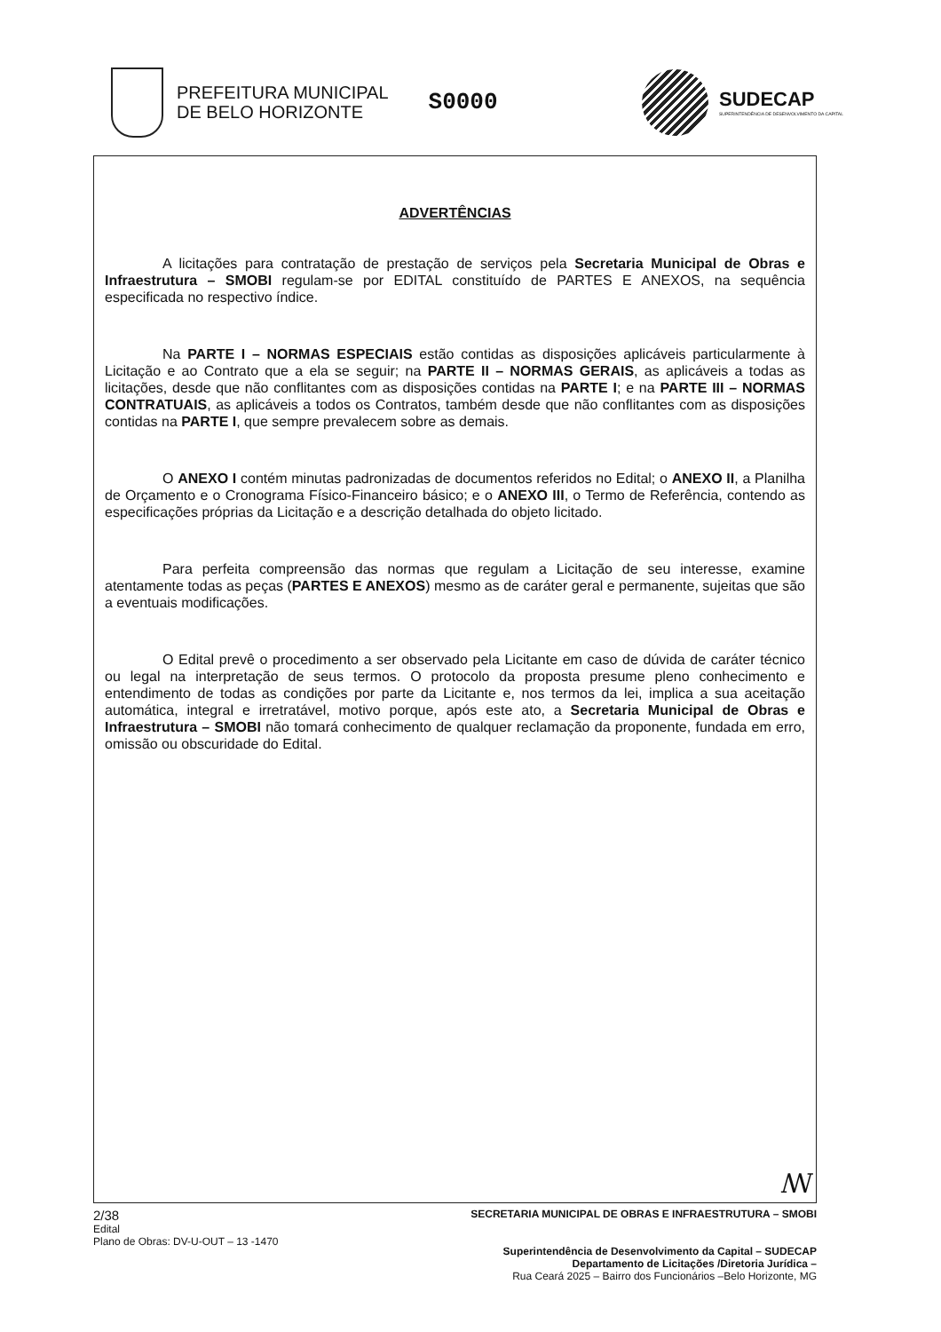PREFEITURA MUNICIPAL
DE BELO HORIZONTE
S0000
SUDECAP
SUPERINTENDÊNCIA DE DESENVOLVIMENTO DA CAPITAL
ADVERTÊNCIAS
A licitações para contratação de prestação de serviços pela Secretaria Municipal de Obras e Infraestrutura – SMOBI regulam-se por EDITAL constituído de PARTES E ANEXOS, na sequência especificada no respectivo índice.
Na PARTE I – NORMAS ESPECIAIS estão contidas as disposições aplicáveis particularmente à Licitação e ao Contrato que a ela se seguir; na PARTE II – NORMAS GERAIS, as aplicáveis a todas as licitações, desde que não conflitantes com as disposições contidas na PARTE I; e na PARTE III – NORMAS CONTRATUAIS, as aplicáveis a todos os Contratos, também desde que não conflitantes com as disposições contidas na PARTE I, que sempre prevalecem sobre as demais.
O ANEXO I contém minutas padronizadas de documentos referidos no Edital; o ANEXO II, a Planilha de Orçamento e o Cronograma Físico-Financeiro básico; e o ANEXO III, o Termo de Referência, contendo as especificações próprias da Licitação e a descrição detalhada do objeto licitado.
Para perfeita compreensão das normas que regulam a Licitação de seu interesse, examine atentamente todas as peças (PARTES E ANEXOS) mesmo as de caráter geral e permanente, sujeitas que são a eventuais modificações.
O Edital prevê o procedimento a ser observado pela Licitante em caso de dúvida de caráter técnico ou legal na interpretação de seus termos. O protocolo da proposta presume pleno conhecimento e entendimento de todas as condições por parte da Licitante e, nos termos da lei, implica a sua aceitação automática, integral e irretratável, motivo porque, após este ato, a Secretaria Municipal de Obras e Infraestrutura – SMOBI não tomará conhecimento de qualquer reclamação da proponente, fundada em erro, omissão ou obscuridade do Edital.
ꟿ
2/38
Edital
Plano de Obras: DV-U-OUT – 13 -1470
SECRETARIA MUNICIPAL DE OBRAS E INFRAESTRUTURA – SMOBI
Superintendência de Desenvolvimento da Capital – SUDECAP
Departamento de Licitações /Diretoria Jurídica –
Rua Ceará 2025 – Bairro dos Funcionários –Belo Horizonte, MG